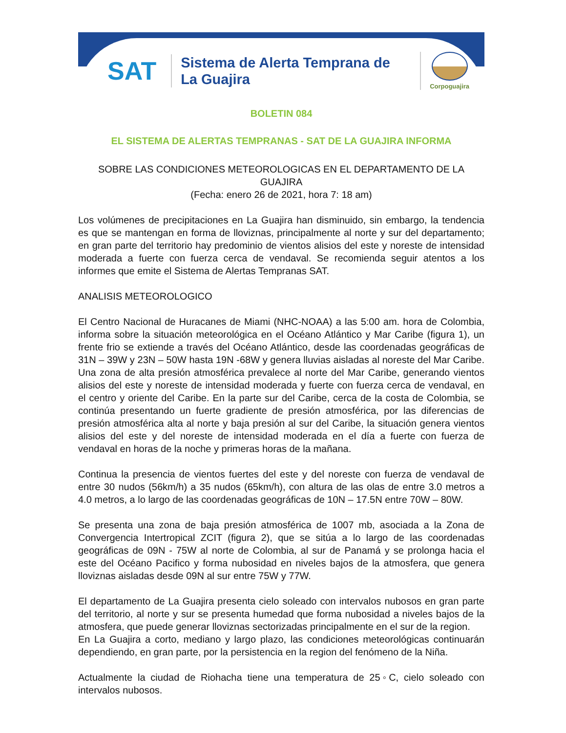SAT
Sistema de Alerta Temprana de La Guajira
Corpoguajira
BOLETIN 084
EL SISTEMA DE ALERTAS TEMPRANAS - SAT DE LA GUAJIRA INFORMA
SOBRE LAS CONDICIONES METEOROLOGICAS EN EL DEPARTAMENTO DE LA GUAJIRA
(Fecha: enero 26 de 2021, hora 7: 18 am)
Los volúmenes de precipitaciones en La Guajira han disminuido, sin embargo, la tendencia es que se mantengan en forma de lloviznas, principalmente al norte y sur del departamento; en gran parte del territorio hay predominio de vientos alisios del este y noreste de intensidad moderada a fuerte con fuerza cerca de vendaval. Se recomienda seguir atentos a los informes que emite el Sistema de Alertas Tempranas SAT.
ANALISIS METEOROLOGICO
El Centro Nacional de Huracanes de Miami (NHC-NOAA) a las 5:00 am. hora de Colombia, informa sobre la situación meteorológica en el Océano Atlántico y Mar Caribe (figura 1), un frente frio se extiende a través del Océano Atlántico, desde las coordenadas geográficas de 31N – 39W y 23N – 50W hasta 19N -68W y genera lluvias aisladas al noreste del Mar Caribe. Una zona de alta presión atmosférica prevalece al norte del Mar Caribe, generando vientos alisios del este y noreste de intensidad moderada y fuerte con fuerza cerca de vendaval, en el centro y oriente del Caribe. En la parte sur del Caribe, cerca de la costa de Colombia, se continúa presentando un fuerte gradiente de presión atmosférica, por las diferencias de presión atmosférica alta al norte y baja presión al sur del Caribe, la situación genera vientos alisios del este y del noreste de intensidad moderada en el día a fuerte con fuerza de vendaval en horas de la noche y primeras horas de la mañana.
Continua la presencia de vientos fuertes del este y del noreste con fuerza de vendaval de entre 30 nudos (56km/h) a 35 nudos (65km/h), con altura de las olas de entre 3.0 metros a 4.0 metros, a lo largo de las coordenadas geográficas de 10N – 17.5N entre 70W – 80W.
Se presenta una zona de baja presión atmosférica de 1007 mb, asociada a la Zona de Convergencia Intertropical ZCIT (figura 2), que se sitúa a lo largo de las coordenadas geográficas de 09N - 75W al norte de Colombia, al sur de Panamá y se prolonga hacia el este del Océano Pacifico y forma nubosidad en niveles bajos de la atmosfera, que genera lloviznas aisladas desde 09N al sur entre 75W y 77W.
El departamento de La Guajira presenta cielo soleado con intervalos nubosos en gran parte del territorio, al norte y sur se presenta humedad que forma nubosidad a niveles bajos de la atmosfera, que puede generar lloviznas sectorizadas principalmente en el sur de la region.
En La Guajira a corto, mediano y largo plazo, las condiciones meteorológicas continuarán dependiendo, en gran parte, por la persistencia en la region del fenómeno de la Niña.
Actualmente la ciudad de Riohacha tiene una temperatura de 25◦C, cielo soleado con intervalos nubosos.